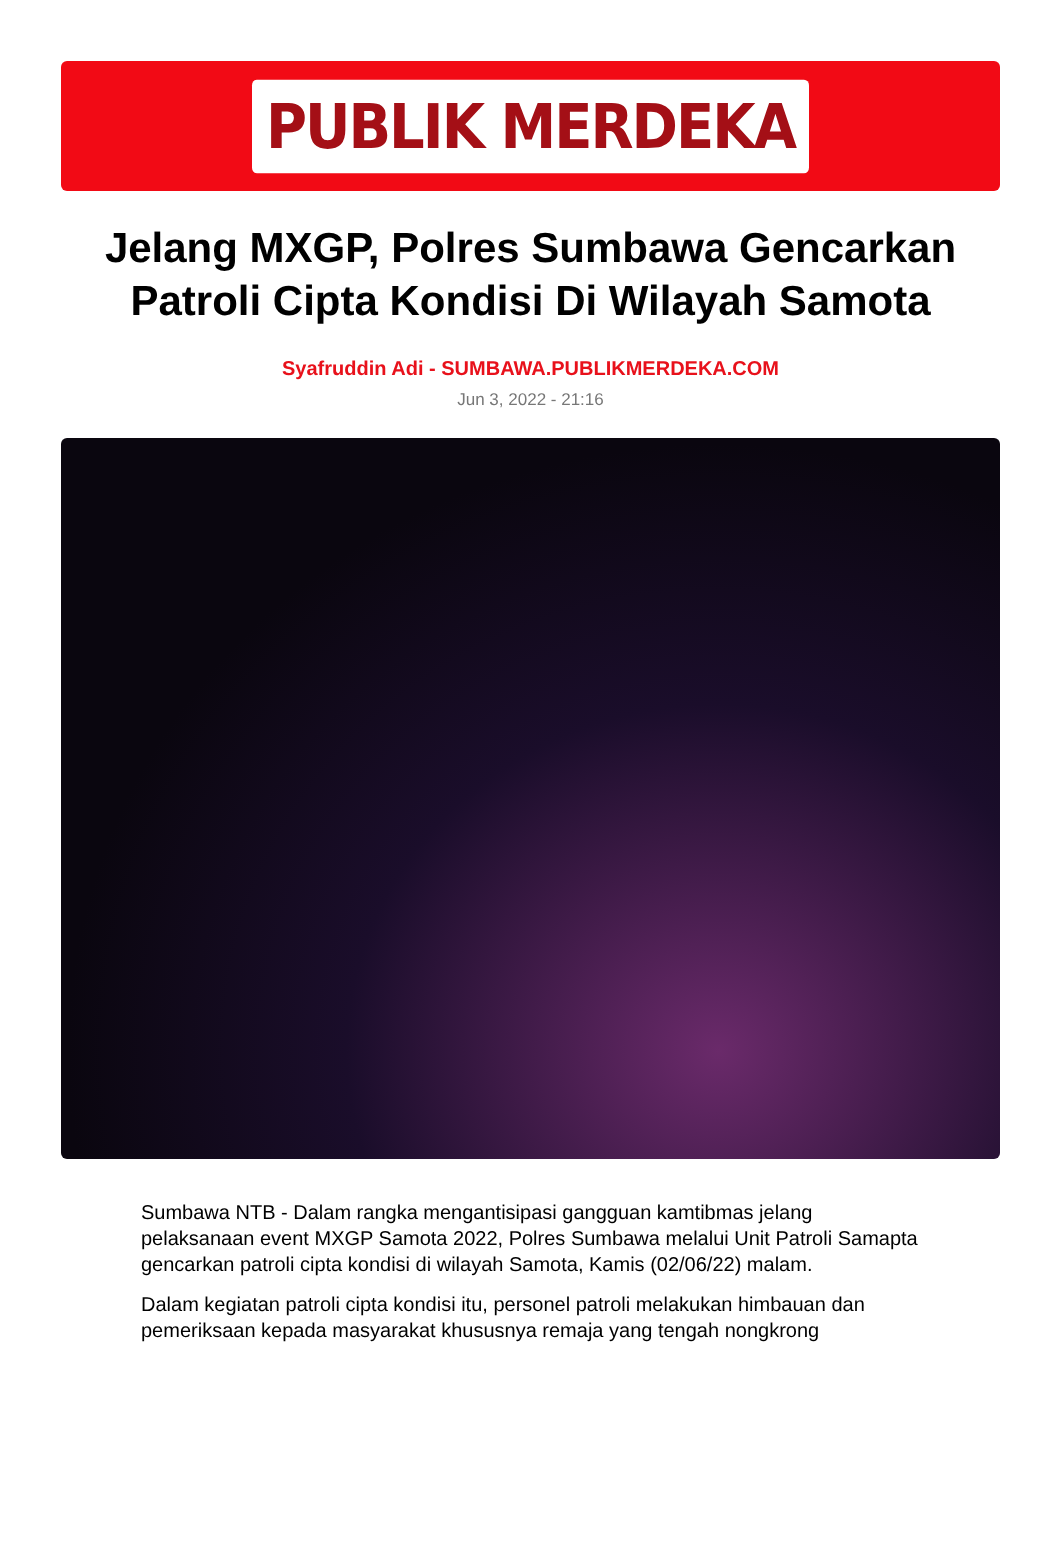PUBLIK MERDEKA
Jelang MXGP, Polres Sumbawa Gencarkan Patroli Cipta Kondisi Di Wilayah Samota
Syafruddin Adi - SUMBAWA.PUBLIKMERDEKA.COM
Jun 3, 2022 - 21:16
Sumbawa NTB - Dalam rangka mengantisipasi gangguan kamtibmas jelang pelaksanaan event MXGP Samota 2022, Polres Sumbawa melalui Unit Patroli Samapta gencarkan patroli cipta kondisi di wilayah Samota, Kamis (02/06/22) malam.
Dalam kegiatan patroli cipta kondisi itu, personel patroli melakukan himbauan dan pemeriksaan kepada masyarakat khususnya remaja yang tengah nongkrong